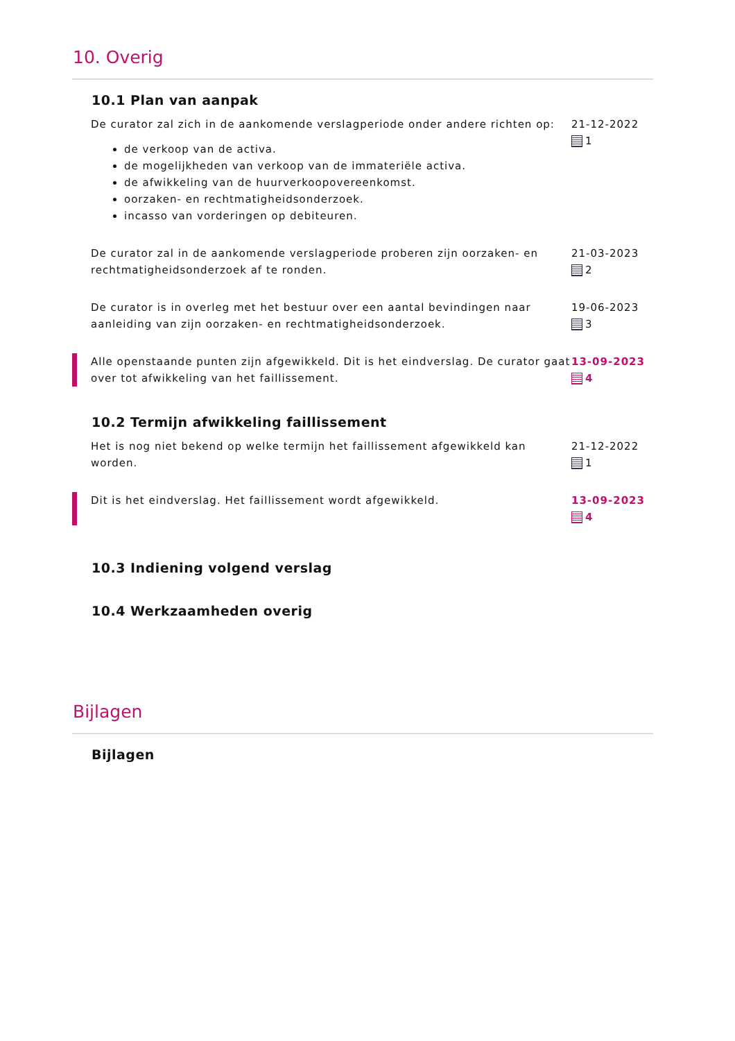10. Overig
10.1 Plan van aanpak
De curator zal zich in de aankomende verslagperiode onder andere richten op:
de verkoop van de activa.
de mogelijkheden van verkoop van de immateriële activa.
de afwikkeling van de huurverkoopovereenkomst.
oorzaken- en rechtmatigheidsonderzoek.
incasso van vorderingen op debiteuren.
21-12-2022
1
De curator zal in de aankomende verslagperiode proberen zijn oorzaken- en rechtmatigheidsonderzoek af te ronden.
21-03-2023
2
De curator is in overleg met het bestuur over een aantal bevindingen naar aanleiding van zijn oorzaken- en rechtmatigheidsonderzoek.
19-06-2023
3
Alle openstaande punten zijn afgewikkeld. Dit is het eindverslag. De curator gaat over tot afwikkeling van het faillissement.
13-09-2023
4
10.2 Termijn afwikkeling faillissement
Het is nog niet bekend op welke termijn het faillissement afgewikkeld kan worden.
21-12-2022
1
Dit is het eindverslag. Het faillissement wordt afgewikkeld.
13-09-2023
4
10.3 Indiening volgend verslag
10.4 Werkzaamheden overig
Bijlagen
Bijlagen